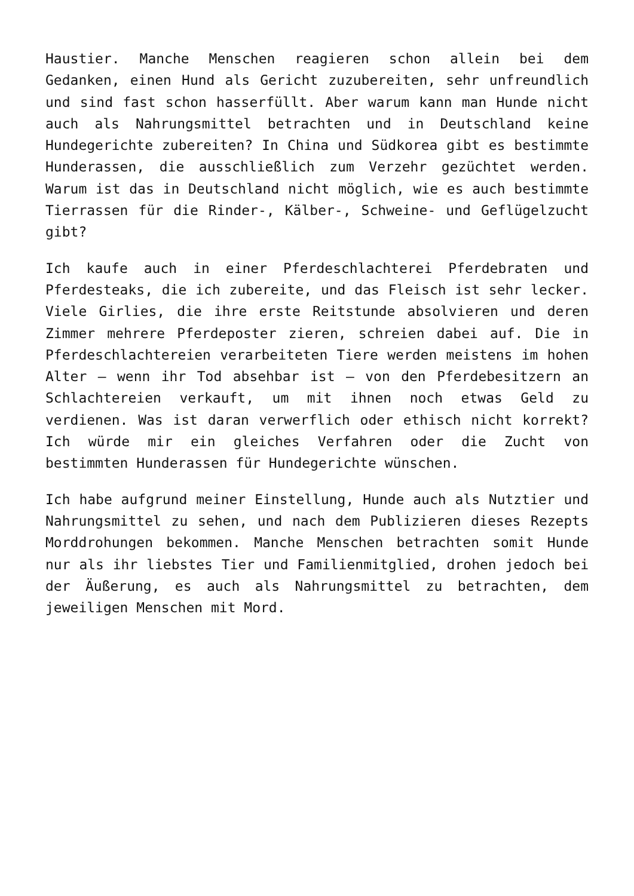Haustier. Manche Menschen reagieren schon allein bei dem Gedanken, einen Hund als Gericht zuzubereiten, sehr unfreundlich und sind fast schon hasserfüllt. Aber warum kann man Hunde nicht auch als Nahrungsmittel betrachten und in Deutschland keine Hundegerichte zubereiten? In China und Südkorea gibt es bestimmte Hunderassen, die ausschließlich zum Verzehr gezüchtet werden. Warum ist das in Deutschland nicht möglich, wie es auch bestimmte Tierrassen für die Rinder-, Kälber-, Schweine- und Geflügelzucht gibt?
Ich kaufe auch in einer Pferdeschlachterei Pferdebraten und Pferdesteaks, die ich zubereite, und das Fleisch ist sehr lecker. Viele Girlies, die ihre erste Reitstunde absolvieren und deren Zimmer mehrere Pferdeposter zieren, schreien dabei auf. Die in Pferdeschlachtereien verarbeiteten Tiere werden meistens im hohen Alter – wenn ihr Tod absehbar ist – von den Pferdebesitzern an Schlachtereien verkauft, um mit ihnen noch etwas Geld zu verdienen. Was ist daran verwerflich oder ethisch nicht korrekt? Ich würde mir ein gleiches Verfahren oder die Zucht von bestimmten Hunderassen für Hundegerichte wünschen.
Ich habe aufgrund meiner Einstellung, Hunde auch als Nutztier und Nahrungsmittel zu sehen, und nach dem Publizieren dieses Rezepts Morddrohungen bekommen. Manche Menschen betrachten somit Hunde nur als ihr liebstes Tier und Familienmitglied, drohen jedoch bei der Äußerung, es auch als Nahrungsmittel zu betrachten, dem jeweiligen Menschen mit Mord.